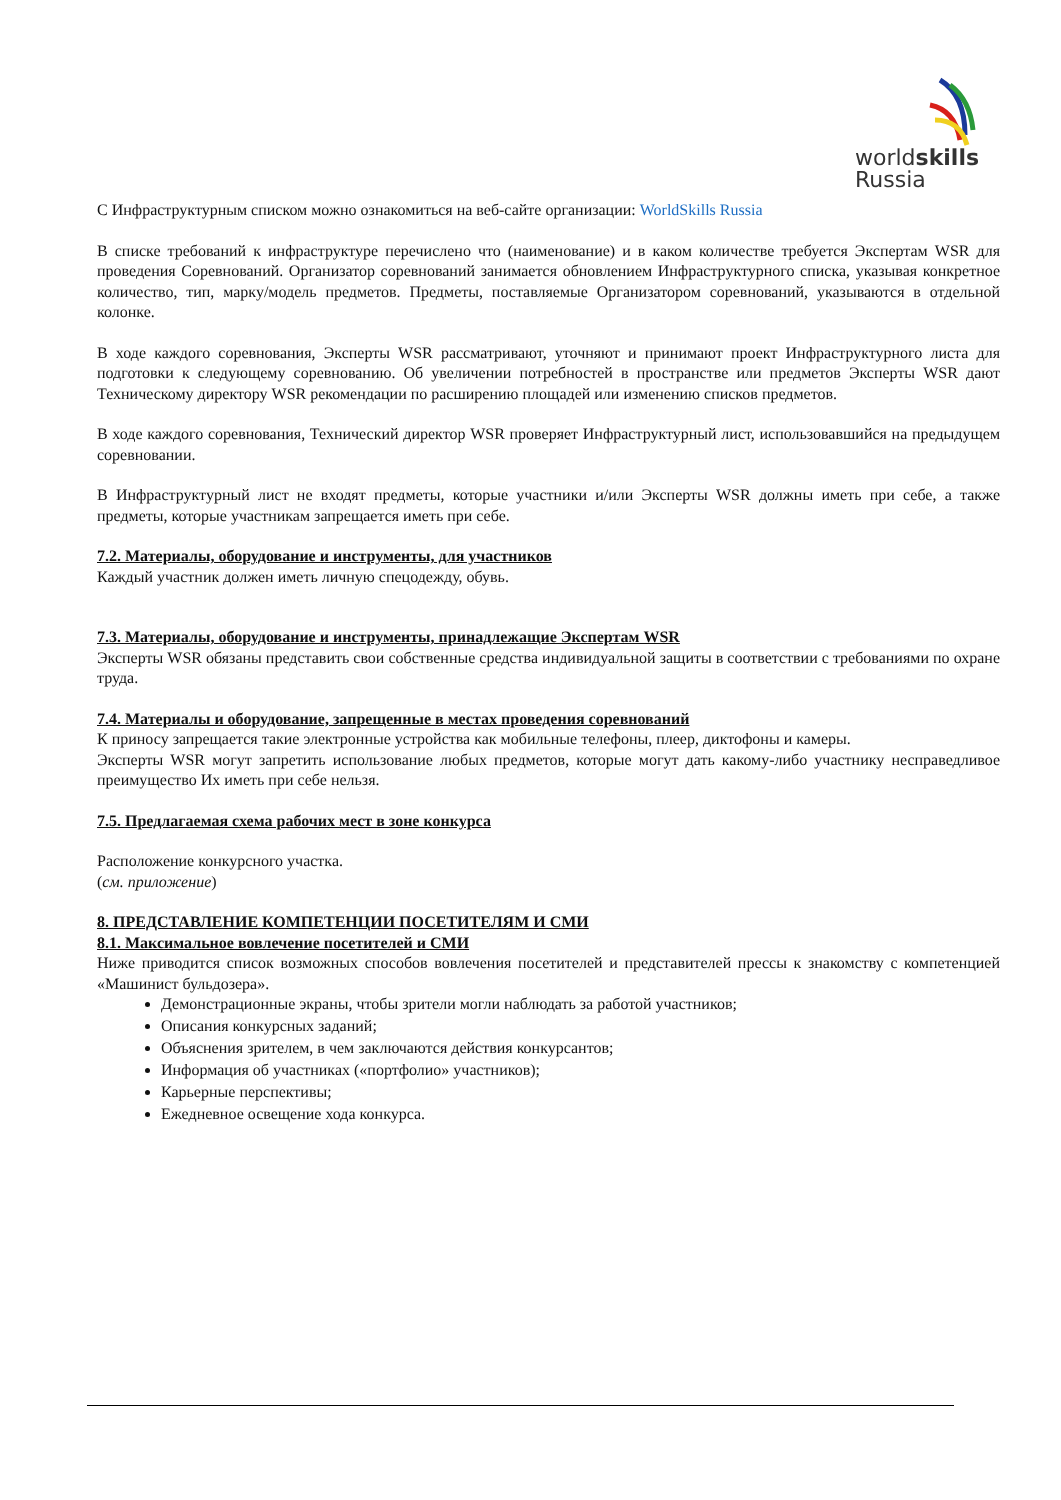worldskills
Russia
С Инфраструктурным списком можно ознакомиться на веб-сайте организации: WorldSkills Russia
В списке требований к инфраструктуре перечислено что (наименование) и в каком количестве требуется Экспертам WSR для проведения Соревнований. Организатор соревнований занимается обновлением Инфраструктурного списка, указывая конкретное количество, тип, марку/модель предметов. Предметы, поставляемые Организатором соревнований, указываются в отдельной колонке.
В ходе каждого соревнования, Эксперты WSR рассматривают, уточняют и принимают проект Инфраструктурного листа для подготовки к следующему соревнованию. Об увеличении потребностей в пространстве или предметов Эксперты WSR дают Техническому директору WSR рекомендации по расширению площадей или изменению списков предметов.
В ходе каждого соревнования, Технический директор WSR проверяет Инфраструктурный лист, использовавшийся на предыдущем соревновании.
В Инфраструктурный лист не входят предметы, которые участники и/или Эксперты WSR должны иметь при себе, а также предметы, которые участникам запрещается иметь при себе.
7.2. Материалы, оборудование и инструменты, для участников
Каждый участник должен иметь личную спецодежду, обувь.
7.3. Материалы, оборудование и инструменты, принадлежащие Экспертам WSR
Эксперты WSR обязаны представить свои собственные средства индивидуальной защиты в соответствии с требованиями по охране труда.
7.4. Материалы и оборудование, запрещенные в местах проведения соревнований
К приносу запрещается такие электронные устройства как мобильные телефоны, плеер, диктофоны и камеры.
Эксперты WSR могут запретить использование любых предметов, которые могут дать какому-либо участнику несправедливое преимущество Их иметь при себе нельзя.
7.5. Предлагаемая схема рабочих мест в зоне конкурса
Расположение конкурсного участка.
(см. приложение)
8. ПРЕДСТАВЛЕНИЕ КОМПЕТЕНЦИИ ПОСЕТИТЕЛЯМ И СМИ
8.1. Максимальное вовлечение посетителей и СМИ
Ниже приводится список возможных способов вовлечения посетителей и представителей прессы к знакомству с компетенцией «Машинист бульдозера».
Демонстрационные экраны, чтобы зрители могли наблюдать за работой участников;
Описания конкурсных заданий;
Объяснения зрителем, в чем заключаются действия конкурсантов;
Информация об участниках («портфолио» участников);
Карьерные перспективы;
Ежедневное освещение хода конкурса.